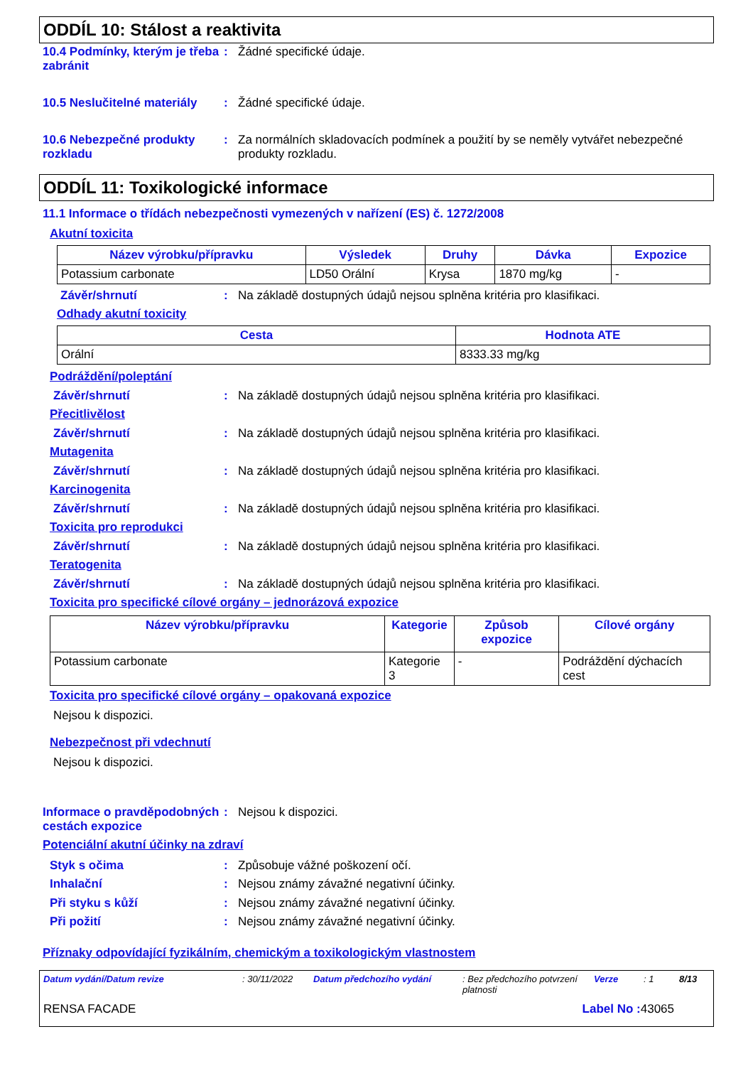ODDÍL 10: Stálost a reaktivita
10.4 Podmínky, kterým je třeba zabránit
: Žádné specifické údaje.
10.5 Neslučitelné materiály
: Žádné specifické údaje.
10.6 Nebezpečné produkty rozkladu
: Za normálních skladovacích podmínek a použití by se neměly vytvářet nebezpečné produkty rozkladu.
ODDÍL 11: Toxikologické informace
11.1 Informace o třídách nebezpečnosti vymezených v nařízení (ES) č. 1272/2008
Akutní toxicita
| Název výrobku/přípravku | Výsledek | Druhy | Dávka | Expozice |
| --- | --- | --- | --- | --- |
| Potassium carbonate | LD50 Orální | Krysa | 1870 mg/kg | - |
Závěr/shrnutí : Na základě dostupných údajů nejsou splněna kritéria pro klasifikaci.
Odhady akutní toxicity
| Cesta | Hodnota ATE |
| --- | --- |
| Orální | 8333.33 mg/kg |
Podráždění/poleptání
Závěr/shrnutí : Na základě dostupných údajů nejsou splněna kritéria pro klasifikaci.
Přecitlivělost
Závěr/shrnutí : Na základě dostupných údajů nejsou splněna kritéria pro klasifikaci.
Mutagenita
Závěr/shrnutí : Na základě dostupných údajů nejsou splněna kritéria pro klasifikaci.
Karcinogenita
Závěr/shrnutí : Na základě dostupných údajů nejsou splněna kritéria pro klasifikaci.
Toxicita pro reprodukci
Závěr/shrnutí : Na základě dostupných údajů nejsou splněna kritéria pro klasifikaci.
Teratogenita
Závěr/shrnutí : Na základě dostupných údajů nejsou splněna kritéria pro klasifikaci.
Toxicita pro specifické cílové orgány – jednorázová expozice
| Název výrobku/přípravku | Kategorie | Způsob expozice | Cílové orgány |
| --- | --- | --- | --- |
| Potassium carbonate | Kategorie 3 | - | Podráždění dýchacích cest |
Toxicita pro specifické cílové orgány – opakovaná expozice
Nejsou k dispozici.
Nebezpečnost při vdechnutí
Nejsou k dispozici.
Informace o pravděpodobných cestách expozice
: Nejsou k dispozici.
Potenciální akutní účinky na zdraví
Styk s očima : Způsobuje vážné poškození očí.
Inhalační : Nejsou známy závažné negativní účinky.
Při styku s kůží : Nejsou známy závažné negativní účinky.
Při požití : Nejsou známy závažné negativní účinky.
Příznaky odpovídající fyzikálním, chemickým a toxikologickým vlastnostem
Datum vydání/Datum revize: 30/11/2022 Datum předchozího vydání: Bez předchozího potvrzení platnosti Verze: 1 8/13
RENSA FACADE Label No : 43065